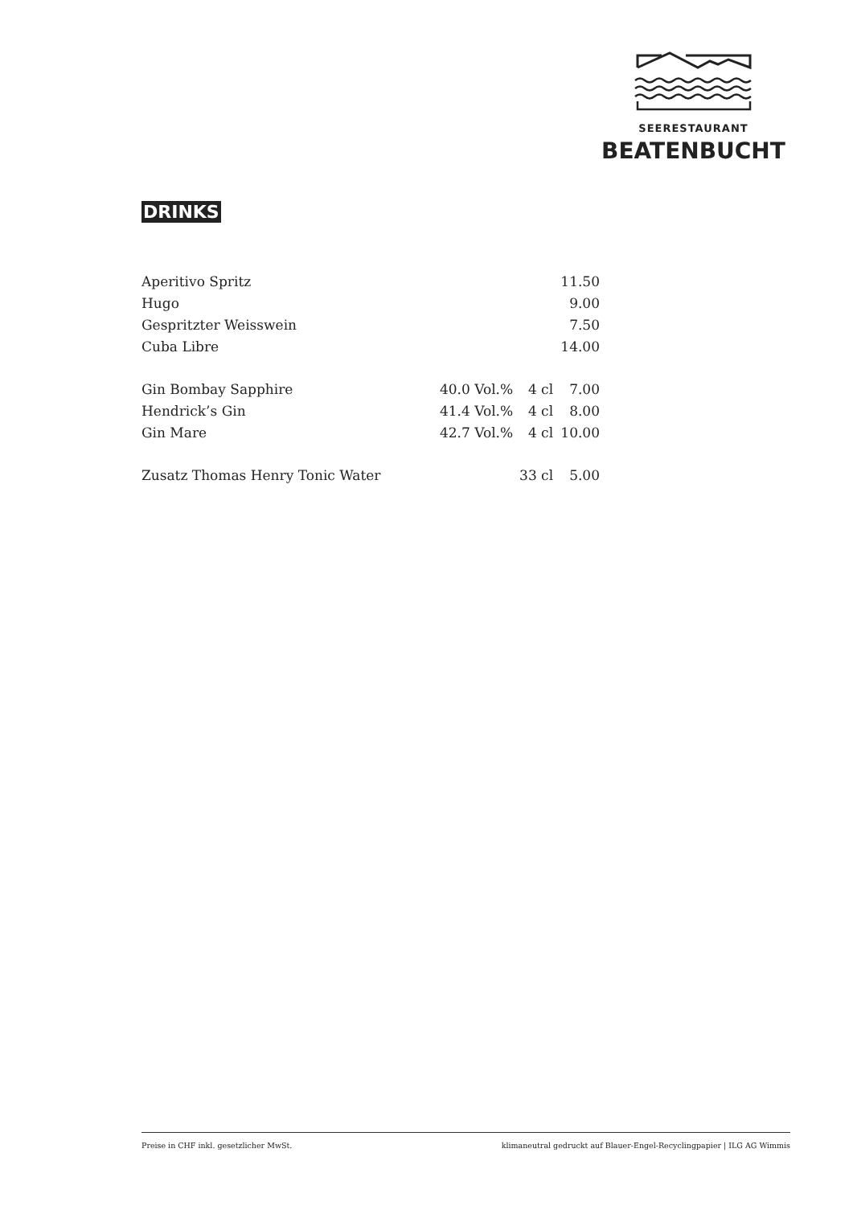SEERESTAURANT
BEATENBUCHT
DRINKS
| Aperitivo Spritz | | | 11.50 |
| Hugo | | | 9.00 |
| Gespritzter Weisswein | | | 7.50 |
| Cuba Libre | | | 14.00 |
| Gin Bombay Sapphire | 40.0 Vol.% | 4 cl | 7.00 |
| Hendrick’s Gin | 41.4 Vol.% | 4 cl | 8.00 |
| Gin Mare | 42.7 Vol.% | 4 cl | 10.00 |
| Zusatz Thomas Henry Tonic Water | | 33 cl | 5.00 |
Preise in CHF inkl. gesetzlicher MwSt. klimaneutral gedruckt auf Blauer-Engel-Recyclingpapier | ILG AG Wimmis